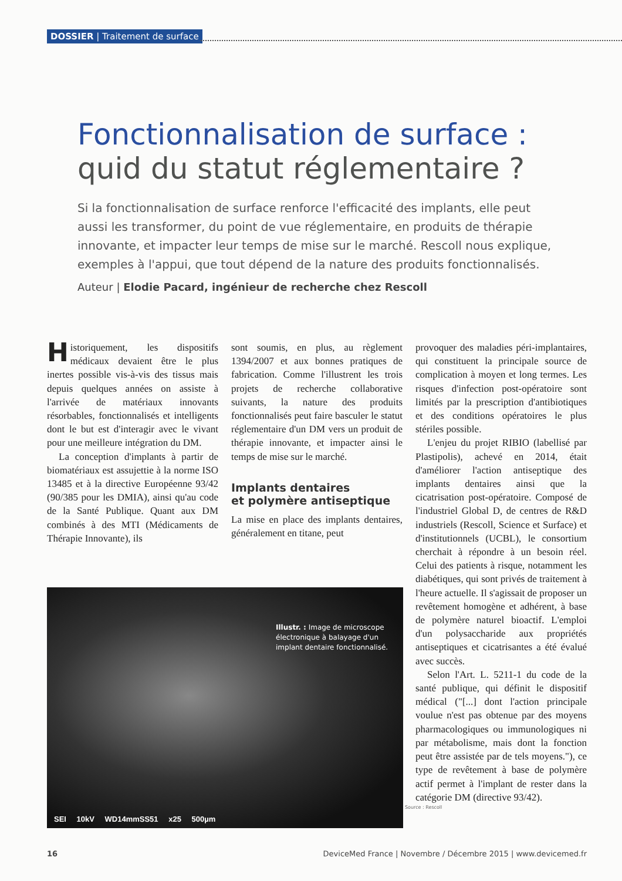DOSSIER | Traitement de surface
Fonctionnalisation de surface :
quid du statut réglementaire ?
Si la fonctionnalisation de surface renforce l'efficacité des implants, elle peut aussi les transformer, du point de vue réglementaire, en produits de thérapie innovante, et impacter leur temps de mise sur le marché. Rescoll nous explique, exemples à l'appui, que tout dépend de la nature des produits fonctionnalisés.
Auteur | Elodie Pacard, ingénieur de recherche chez Rescoll
Historiquement, les dispositifs médicaux devaient être le plus inertes possible vis-à-vis des tissus mais depuis quelques années on assiste à l'arrivée de matériaux innovants résorbables, fonctionnalisés et intelligents dont le but est d'interagir avec le vivant pour une meilleure intégration du DM.
La conception d'implants à partir de biomatériaux est assujettie à la norme ISO 13485 et à la directive Européenne 93/42 (90/385 pour les DMIA), ainsi qu'au code de la Santé Publique. Quant aux DM combinés à des MTI (Médicaments de Thérapie Innovante), ils
sont soumis, en plus, au règlement 1394/2007 et aux bonnes pratiques de fabrication. Comme l'illustrent les trois projets de recherche collaborative suivants, la nature des produits fonctionnalisés peut faire basculer le statut réglementaire d'un DM vers un produit de thérapie innovante, et impacter ainsi le temps de mise sur le marché.
Implants dentaires
et polymère antiseptique
La mise en place des implants dentaires, généralement en titane, peut
provoquer des maladies péri-implantaires, qui constituent la principale source de complication à moyen et long termes. Les risques d'infection post-opératoire sont limités par la prescription d'antibiotiques et des conditions opératoires le plus stériles possible.
L'enjeu du projet RIBIO (labellisé par Plastipolis), achevé en 2014, était d'améliorer l'action antiseptique des implants dentaires ainsi que la cicatrisation post-opératoire. Composé de l'industriel Global D, de centres de R&D industriels (Rescoll, Science et Surface) et d'institutionnels (UCBL), le consortium cherchait à répondre à un besoin réel. Celui des patients à risque, notamment les diabétiques, qui sont privés de traitement à l'heure actuelle. Il s'agissait de proposer un revêtement homogène et adhérent, à base de polymère naturel bioactif. L'emploi d'un polysaccharide aux propriétés antiseptiques et cicatrisantes a été évalué avec succès.
Selon l'Art. L. 5211-1 du code de la santé publique, qui définit le dispositif médical ("[...] dont l'action principale voulue n'est pas obtenue par des moyens pharmacologiques ou immunologiques ni par métabolisme, mais dont la fonction peut être assistée par de tels moyens."), ce type de revêtement à base de polymère actif permet à l'implant de rester dans la catégorie DM (directive 93/42).
Illustr. : Image de microscope électronique à balayage d'un implant dentaire fonctionnalisé.
SEI 10kV WD14mmSS51 x25 500µm
Source : Rescoll
16 DeviceMed France | Novembre / Décembre 2015 | www.devicemed.fr